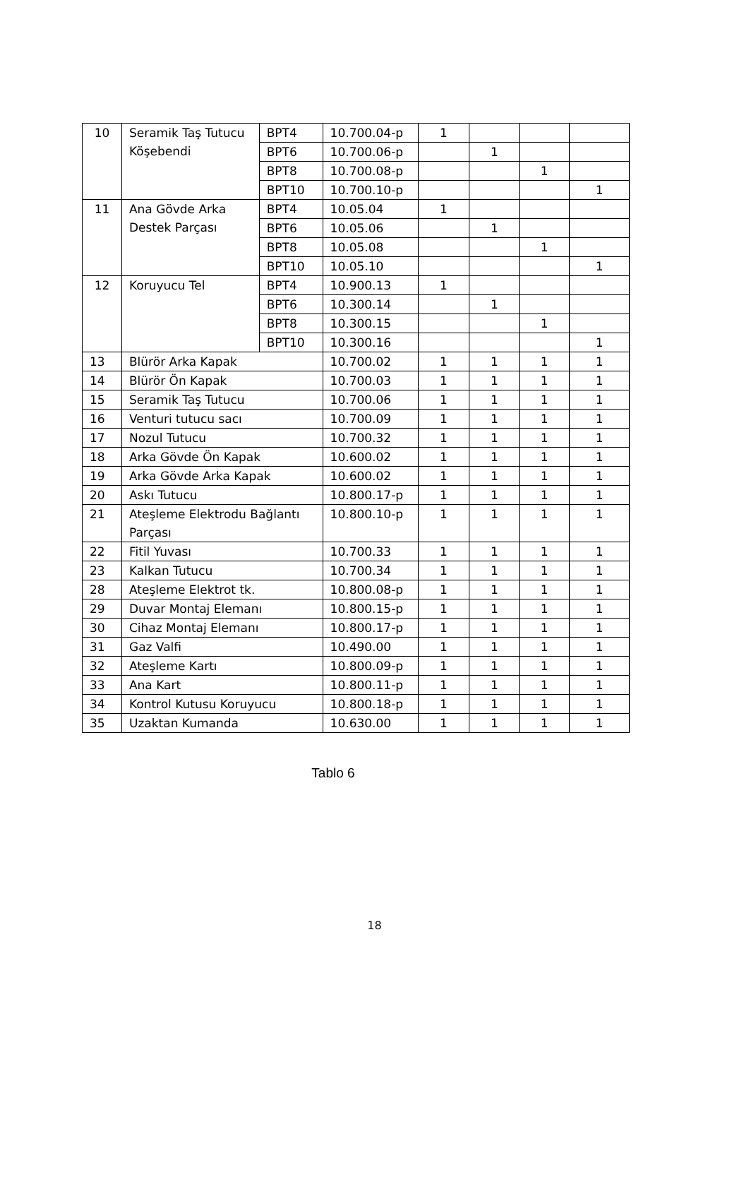| 10 | Seramik Taş Tutucu Köşebendi | BPT4 | 10.700.04-p | 1 | | | |
| | | BPT6 | 10.700.06-p | | 1 | | |
| | | BPT8 | 10.700.08-p | | | 1 | |
| | | BPT10 | 10.700.10-p | | | | 1 |
| 11 | Ana Gövde Arka Destek Parçası | BPT4 | 10.05.04 | 1 | | | |
| | | BPT6 | 10.05.06 | | 1 | | |
| | | BPT8 | 10.05.08 | | | 1 | |
| | | BPT10 | 10.05.10 | | | | 1 |
| 12 | Koruyucu Tel | BPT4 | 10.900.13 | 1 | | | |
| | | BPT6 | 10.300.14 | | 1 | | |
| | | BPT8 | 10.300.15 | | | 1 | |
| | | BPT10 | 10.300.16 | | | | 1 |
| 13 | Blürör Arka Kapak | | 10.700.02 | 1 | 1 | 1 | 1 |
| 14 | Blürör Ön Kapak | | 10.700.03 | 1 | 1 | 1 | 1 |
| 15 | Seramik Taş Tutucu | | 10.700.06 | 1 | 1 | 1 | 1 |
| 16 | Venturi tutucu sacı | | 10.700.09 | 1 | 1 | 1 | 1 |
| 17 | Nozul Tutucu | | 10.700.32 | 1 | 1 | 1 | 1 |
| 18 | Arka Gövde Ön Kapak | | 10.600.02 | 1 | 1 | 1 | 1 |
| 19 | Arka Gövde Arka Kapak | | 10.600.02 | 1 | 1 | 1 | 1 |
| 20 | Askı Tutucu | | 10.800.17-p | 1 | 1 | 1 | 1 |
| 21 | Ateşleme Elektrodu Bağlantı Parçası | | 10.800.10-p | 1 | 1 | 1 | 1 |
| 22 | Fitil Yuvası | | 10.700.33 | 1 | 1 | 1 | 1 |
| 23 | Kalkan Tutucu | | 10.700.34 | 1 | 1 | 1 | 1 |
| 28 | Ateşleme Elektrot tk. | | 10.800.08-p | 1 | 1 | 1 | 1 |
| 29 | Duvar Montaj Elemanı | | 10.800.15-p | 1 | 1 | 1 | 1 |
| 30 | Cihaz Montaj Elemanı | | 10.800.17-p | 1 | 1 | 1 | 1 |
| 31 | Gaz Valfi | | 10.490.00 | 1 | 1 | 1 | 1 |
| 32 | Ateşleme Kartı | | 10.800.09-p | 1 | 1 | 1 | 1 |
| 33 | Ana Kart | | 10.800.11-p | 1 | 1 | 1 | 1 |
| 34 | Kontrol Kutusu Koruyucu | | 10.800.18-p | 1 | 1 | 1 | 1 |
| 35 | Uzaktan Kumanda | | 10.630.00 | 1 | 1 | 1 | 1 |
Tablo 6
18